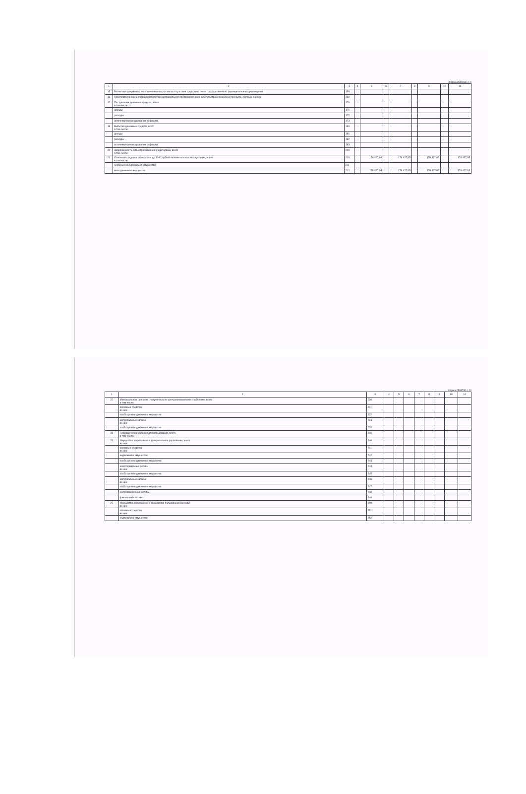Форма 0503730 с. 9
| 1 | 2 | 3 | 4 | 5 | 6 | 7 | 8 | 9 | 10 | 11 |
| --- | --- | --- | --- | --- | --- | --- | --- | --- | --- | --- |
| 15 | Расчетные документы, не оплаченные в срок из-за отсутствия средств на счете государственного (муниципального) учреждения | 150 | | | | | | | | |
| 16 | Переплата пенсий и пособий вследствие неправильного применения законодательства о пенсиях и пособиях, счетных ошибок | 160 | | | | | | | | |
| 17 | Поступления денежных средств, всего в том числе: | 170 | | | | | | | | |
| | доходы | 171 | | | | | | | | |
| | расходы | 172 | | | | | | | | |
| | источники финансирования дефицита | 173 | | | | | | | | |
| 18 | Выбытия денежных средств, всего в том числе: | 180 | | | | | | | | |
| | доходы | 181 | | | | | | | | |
| | расходы | 182 | | | | | | | | |
| | источники финансирования дефицита | 183 | | | | | | | | |
| 20 | Задолженность, невостребованная кредиторами, всего в том числе: | 200 | | | | | | | | |
| 21 | Основные средства стоимостью до 3000 рублей включительно в эксплуатации, всего в том числе: | 210 | | 178 427,05 | | 178 427,05 | | 178 427,05 | | 178 427,05 |
| | особо ценное движимое имущество | 211 | | | | | | | | |
| | иное движимое имущество | 212 | | 178 427,05 | | 178 427,05 | | 178 427,05 | | 178 427,05 |
Форма 0503730 с.10
| 1 | 2 | 3 | 4 | 5 | 6 | 7 | 8 | 9 | 10 | 11 |
| --- | --- | --- | --- | --- | --- | --- | --- | --- | --- | --- |
| 22 | Материальные ценности, полученные по централизованному снабжению, всего в том числе: | 220 | | | | | | | | |
| | основные средства из них: | 221 | | | | | | | | |
| | особо ценное движимое имущество | 222 | | | | | | | | |
| | материальные запасы из них: | 224 | | | | | | | | |
| | особо ценное движимое имущество | 225 | | | | | | | | |
| 23 | Периодические издания для пользования, всего в том числе: | 230 | | | | | | | | |
| 24 | Имущество, переданное в доверительное управление, всего из них: | 240 | | | | | | | | |
| | основные средства из них: | 241 | | | | | | | | |
| | недвижимое имущество | 242 | | | | | | | | |
| | особо ценное движимое имущество | 243 | | | | | | | | |
| | нематериальные активы из них: | 244 | | | | | | | | |
| | особо ценное движимое имущество | 245 | | | | | | | | |
| | материальные запасы из них: | 246 | | | | | | | | |
| | особо ценное движимое имущество | 247 | | | | | | | | |
| | непроизведенные активы | 248 | | | | | | | | |
| | финансовые активы | 249 | | | | | | | | |
| 25 | Имущество, переданное в возмездное пользование (аренду) из них: | 250 | | | | | | | | |
| | основные средства из них: | 251 | | | | | | | | |
| | недвижимое имущество | 252 | | | | | | | | |